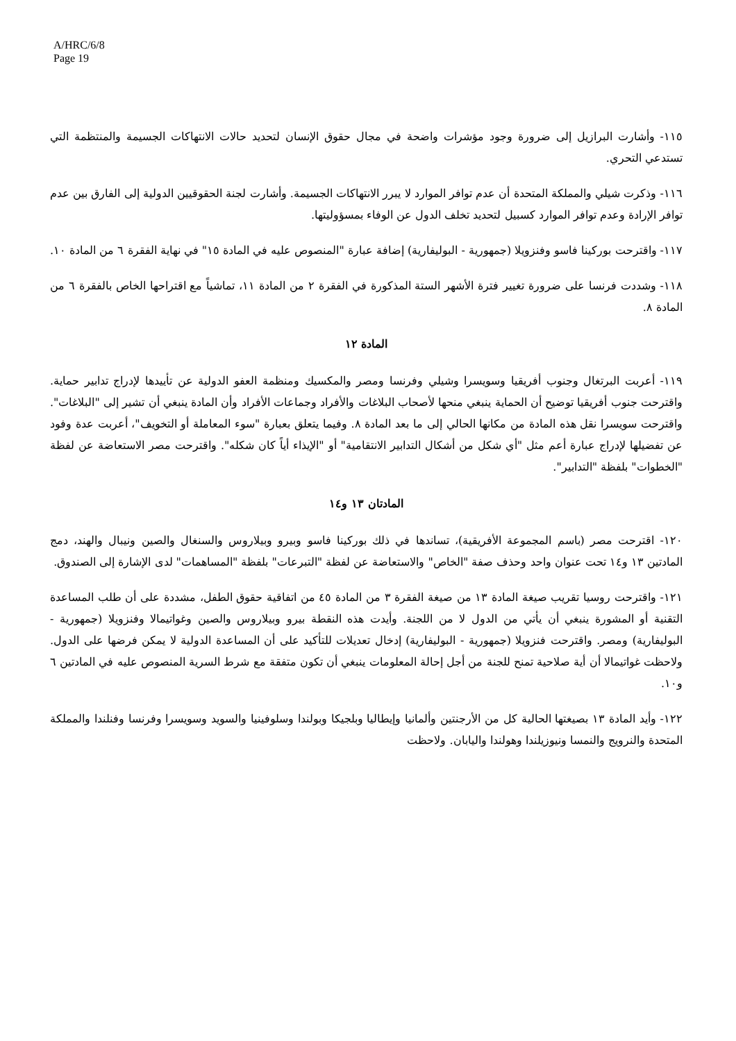A/HRC/6/8
Page 19
١١٥- وأشارت البرازيل إلى ضرورة وجود مؤشرات واضحة في مجال حقوق الإنسان لتحديد حالات الانتهاكات الجسيمة والمنتظمة التي تستدعي التحري.
١١٦- وذكرت شيلي والمملكة المتحدة أن عدم توافر الموارد لا يبرر الانتهاكات الجسيمة. وأشارت لجنة الحقوقيين الدولية إلى الفارق بين عدم توافر الإرادة وعدم توافر الموارد كسبيل لتحديد تخلف الدول عن الوفاء بمسؤوليتها.
١١٧- واقترحت بوركينا فاسو وفنزويلا (جمهورية - البوليفارية) إضافة عبارة "المنصوص عليه في المادة ١٥" في نهاية الفقرة ٦ من المادة ١٠.
١١٨- وشددت فرنسا على ضرورة تغيير فترة الأشهر الستة المذكورة في الفقرة ٢ من المادة ١١، تماشياً مع اقتراحها الخاص بالفقرة ٦ من المادة ٨.
المادة ١٢
١١٩- أعربت البرتغال وجنوب أفريقيا وسويسرا وشيلي وفرنسا ومصر والمكسيك ومنظمة العفو الدولية عن تأييدها لإدراج تدابير حماية. واقترحت جنوب أفريقيا توضيح أن الحماية ينبغي منحها لأصحاب البلاغات والأفراد وجماعات الأفراد وأن المادة ينبغي أن تشير إلى "البلاغات". واقترحت سويسرا نقل هذه المادة من مكانها الحالي إلى ما بعد المادة ٨. وفيما يتعلق بعبارة "سوء المعاملة أو التخويف"، أعربت عدة وفود عن تفضيلها لإدراج عبارة أعم مثل "أي شكل من أشكال التدابير الانتقامية" أو "الإيذاء أياً كان شكله". واقترحت مصر الاستعاضة عن لفظة "الخطوات" بلفظة "التدابير".
المادتان ١٣ و١٤
١٢٠- اقترحت مصر (باسم المجموعة الأفريقية)، تساندها في ذلك بوركينا فاسو وبيرو وبيلاروس والسنغال والصين ونيبال والهند، دمج المادتين ١٣ و١٤ تحت عنوان واحد وحذف صفة "الخاص" والاستعاضة عن لفظة "التبرعات" بلفظة "المساهمات" لدى الإشارة إلى الصندوق.
١٢١- واقترحت روسيا تقريب صيغة المادة ١٣ من صيغة الفقرة ٣ من المادة ٤٥ من اتفاقية حقوق الطفل، مشددة على أن طلب المساعدة التقنية أو المشورة ينبغي أن يأتي من الدول لا من اللجنة. وأيدت هذه النقطة بيرو وبيلاروس والصين وغواتيمالا وفنزويلا (جمهورية - البوليفارية) ومصر. واقترحت فنزويلا (جمهورية - البوليفارية) إدخال تعديلات للتأكيد على أن المساعدة الدولية لا يمكن فرضها على الدول. ولاحظت غواتيمالا أن أية صلاحية تمنح للجنة من أجل إحالة المعلومات ينبغي أن تكون متفقة مع شرط السرية المنصوص عليه في المادتين ٦ و١٠.
١٢٢- وأيد المادة ١٣ بصيغتها الحالية كل من الأرجنتين وألمانيا وإيطاليا وبلجيكا وبولندا وسلوفينيا والسويد وسويسرا وفرنسا وفنلندا والمملكة المتحدة والنرويج والنمسا ونيوزيلندا وهولندا واليابان. ولاحظت